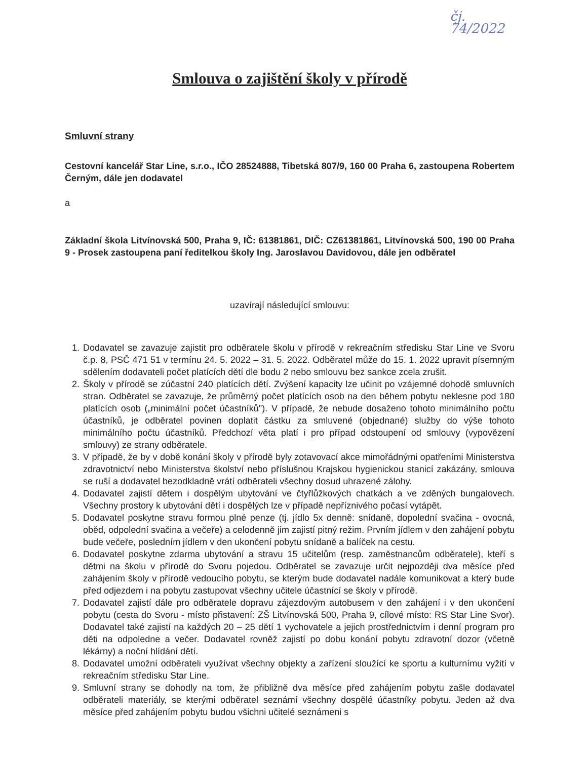čj. 74/2022
Smlouva o zajištění školy v přírodě
Smluvní strany
Cestovní kancelář Star Line, s.r.o., IČO 28524888, Tibetská 807/9, 160 00 Praha 6, zastoupena Robertem Černým, dále jen dodavatel
a
Základní škola Litvínovská 500, Praha 9, IČ: 61381861, DIČ: CZ61381861, Litvínovská 500, 190 00 Praha 9 - Prosek zastoupena paní ředitelkou školy Ing. Jaroslavou Davidovou, dále jen odběratel
uzavírají následující smlouvu:
1. Dodavatel se zavazuje zajistit pro odběratele školu v přírodě v rekreačním středisku Star Line ve Svoru č.p. 8, PSČ 471 51 v termínu 24. 5. 2022 – 31. 5. 2022. Odběratel může do 15. 1. 2022 upravit písemným sdělením dodavateli počet platících dětí dle bodu 2 nebo smlouvu bez sankce zcela zrušit.
2. Školy v přírodě se zúčastní 240 platících dětí. Zvýšení kapacity lze učinit po vzájemné dohodě smluvních stran. Odběratel se zavazuje, že průměrný počet platících osob na den během pobytu neklesne pod 180 platících osob („minimální počet účastníků"). V případě, že nebude dosaženo tohoto minimálního počtu účastníků, je odběratel povinen doplatit částku za smluvené (objednané) služby do výše tohoto minimálního počtu účastníků. Předchozí věta platí i pro případ odstoupení od smlouvy (vypovězení smlouvy) ze strany odběratele.
3. V případě, že by v době konání školy v přírodě byly zotavovací akce mimořádnými opatřeními Ministerstva zdravotnictví nebo Ministerstva školství nebo příslušnou Krajskou hygienickou stanicí zakázány, smlouva se ruší a dodavatel bezodkladně vrátí odběrateli všechny dosud uhrazené zálohy.
4. Dodavatel zajistí dětem i dospělým ubytování ve čtyřlůžkových chatkách a ve zděných bungalovech. Všechny prostory k ubytování dětí i dospělých lze v případě nepříznivého počasí vytápět.
5. Dodavatel poskytne stravu formou plné penze (tj. jídlo 5x denně: snídaně, dopolední svačina - ovocná, oběd, odpolední svačina a večeře) a celodenně jim zajistí pitný režim. Prvním jídlem v den zahájení pobytu bude večeře, posledním jídlem v den ukončení pobytu snídaně a balíček na cestu.
6. Dodavatel poskytne zdarma ubytování a stravu 15 učitelům (resp. zaměstnancům odběratele), kteří s dětmi na školu v přírodě do Svoru pojedou. Odběratel se zavazuje určit nejpozději dva měsíce před zahájením školy v přírodě vedoucího pobytu, se kterým bude dodavatel nadále komunikovat a který bude před odjezdem i na pobytu zastupovat všechny učitele účastnící se školy v přírodě.
7. Dodavatel zajistí dále pro odběratele dopravu zájezdovým autobusem v den zahájení i v den ukončení pobytu (cesta do Svoru - místo přistavení: ZŠ Litvínovská 500, Praha 9, cílové místo: RS Star Line Svor). Dodavatel také zajistí na každých 20 – 25 dětí 1 vychovatele a jejich prostřednictvím i denní program pro děti na odpoledne a večer. Dodavatel rovněž zajistí po dobu konání pobytu zdravotní dozor (včetně lékárny) a noční hlídání dětí.
8. Dodavatel umožní odběrateli využívat všechny objekty a zařízení sloužící ke sportu a kulturnímu vyžití v rekreačním středisku Star Line.
9. Smluvní strany se dohodly na tom, že přibližně dva měsíce před zahájením pobytu zašle dodavatel odběrateli materiály, se kterými odběratel seznámí všechny dospělé účastníky pobytu. Jeden až dva měsíce před zahájením pobytu budou všichni učitelé seznámeni s